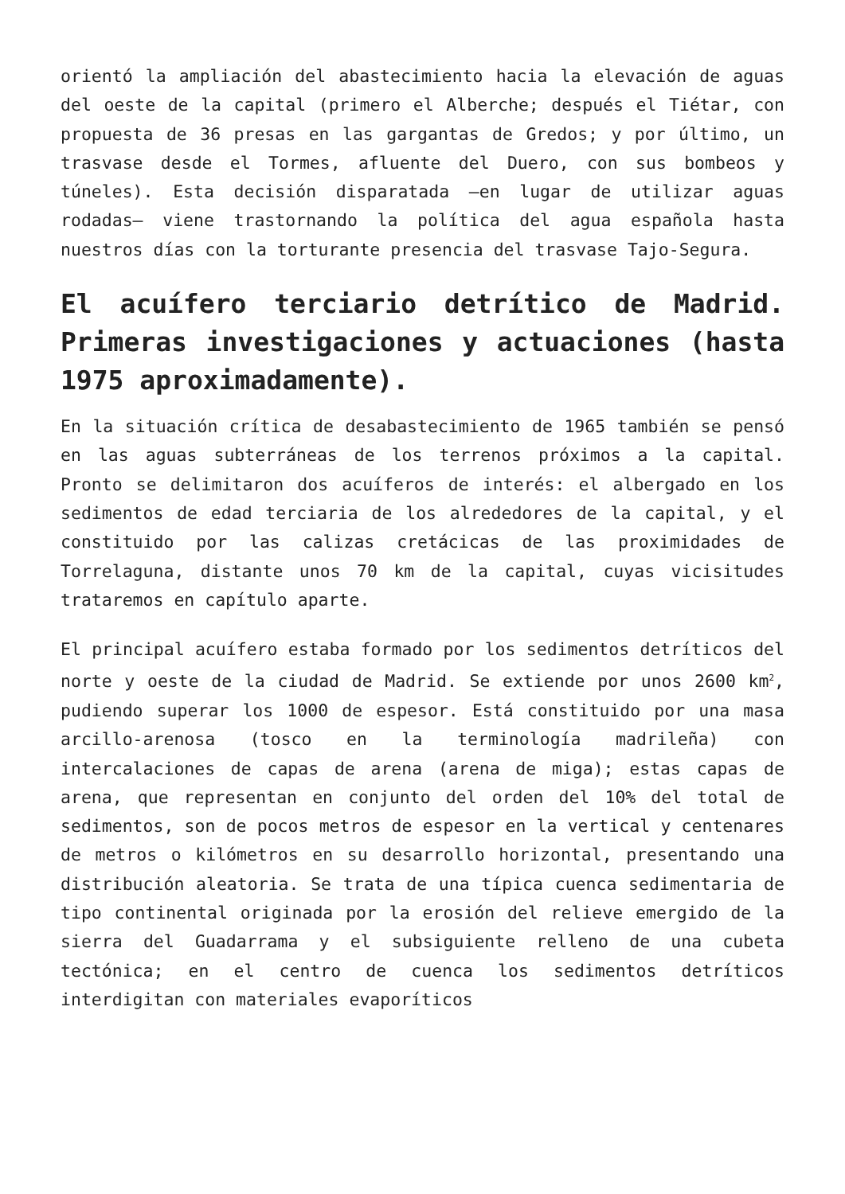orientó la ampliación del abastecimiento hacia la elevación de aguas del oeste de la capital (primero el Alberche; después el Tiétar, con propuesta de 36 presas en las gargantas de Gredos; y por último, un trasvase desde el Tormes, afluente del Duero, con sus bombeos y túneles). Esta decisión disparatada –en lugar de utilizar aguas rodadas– viene trastornando la política del agua española hasta nuestros días con la torturante presencia del trasvase Tajo-Segura.
El acuífero terciario detrítico de Madrid. Primeras investigaciones y actuaciones (hasta 1975 aproximadamente).
En la situación crítica de desabastecimiento de 1965 también se pensó en las aguas subterráneas de los terrenos próximos a la capital. Pronto se delimitaron dos acuíferos de interés: el albergado en los sedimentos de edad terciaria de los alrededores de la capital, y el constituido por las calizas cretácicas de las proximidades de Torrelaguna, distante unos 70 km de la capital, cuyas vicisitudes trataremos en capítulo aparte.
El principal acuífero estaba formado por los sedimentos detríticos del norte y oeste de la ciudad de Madrid. Se extiende por unos 2600 km<sup>2</sup>, pudiendo superar los 1000 de espesor. Está constituido por una masa arcillo-arenosa (tosco en la terminología madrileña) con intercalaciones de capas de arena (arena de miga); estas capas de arena, que representan en conjunto del orden del 10% del total de sedimentos, son de pocos metros de espesor en la vertical y centenares de metros o kilómetros en su desarrollo horizontal, presentando una distribución aleatoria. Se trata de una típica cuenca sedimentaria de tipo continental originada por la erosión del relieve emergido de la sierra del Guadarrama y el subsiguiente relleno de una cubeta tectónica; en el centro de cuenca los sedimentos detríticos interdigitan con materiales evaporíticos